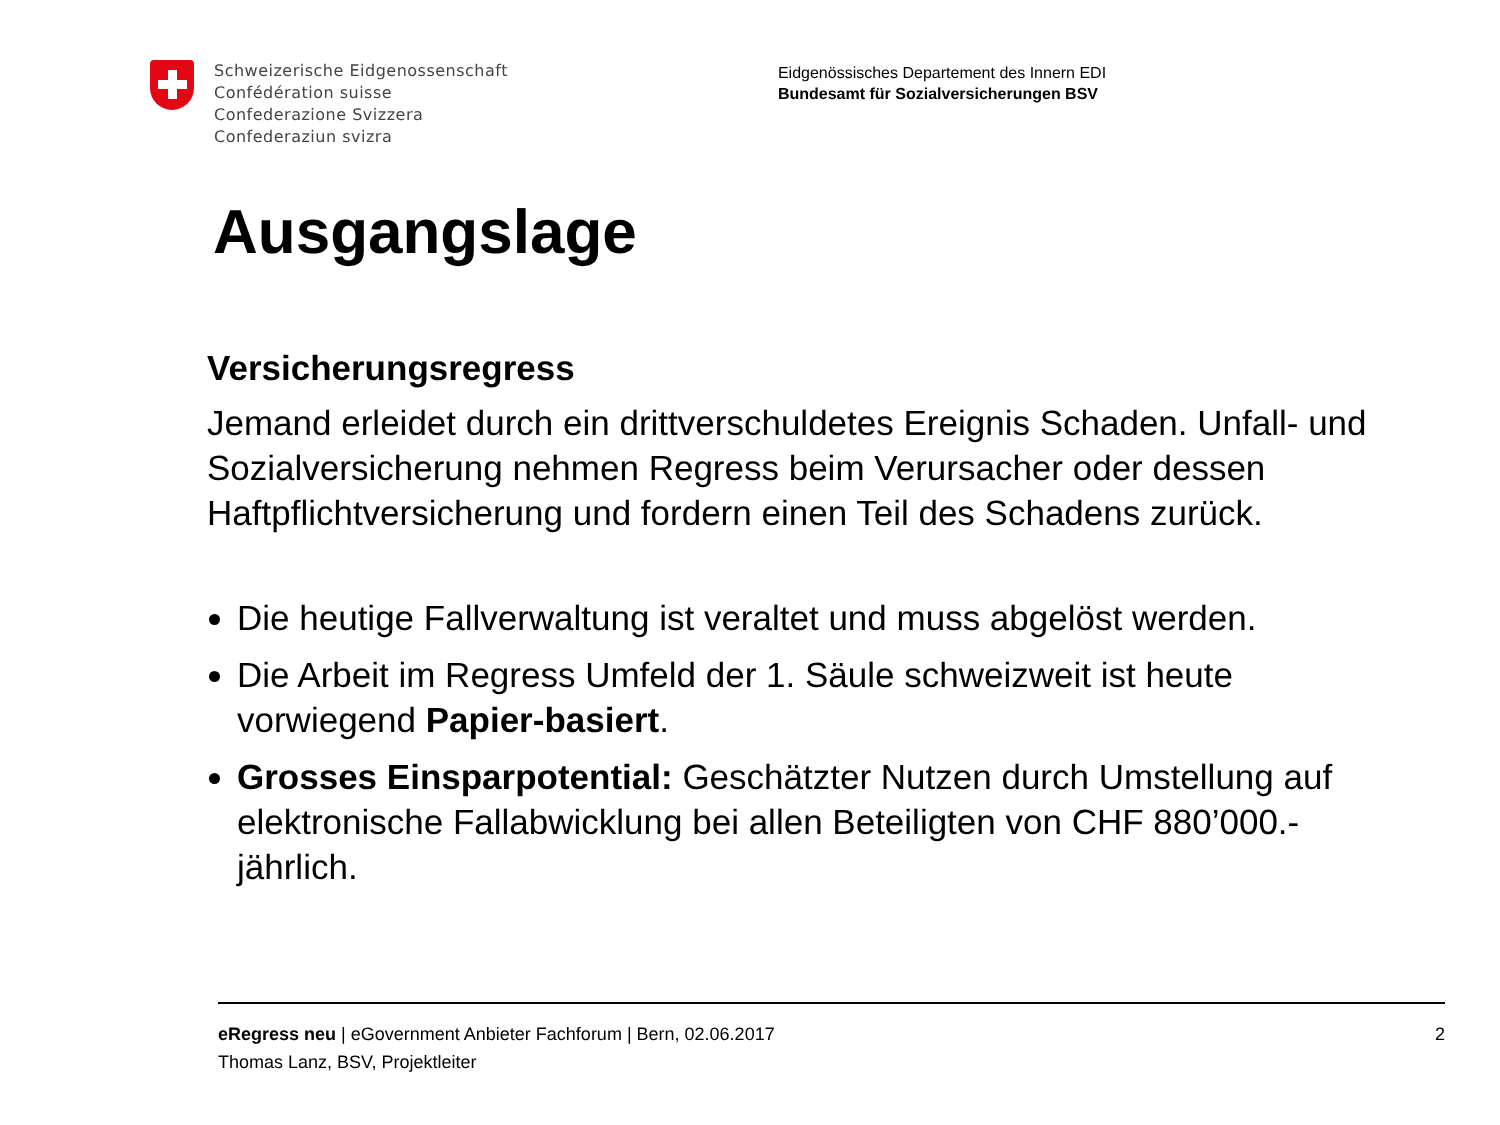Schweizerische Eidgenossenschaft
Confédération suisse
Confederazione Svizzera
Confederaziun svizra
Eidgenössisches Departement des Innern EDI
Bundesamt für Sozialversicherungen BSV
Ausgangslage
Versicherungsregress
Jemand erleidet durch ein drittverschuldetes Ereignis Schaden. Unfall- und Sozialversicherung nehmen Regress beim Verursacher oder dessen Haftpflichtversicherung und fordern einen Teil des Schadens zurück.
Die heutige Fallverwaltung ist veraltet und muss abgelöst werden.
Die Arbeit im Regress Umfeld der 1. Säule schweizweit ist heute vorwiegend Papier-basiert.
Grosses Einsparpotential: Geschätzter Nutzen durch Umstellung auf elektronische Fallabwicklung bei allen Beteiligten von CHF 880’000.- jährlich.
eRegress neu | eGovernment Anbieter Fachforum | Bern, 02.06.2017
Thomas Lanz, BSV, Projektleiter
2